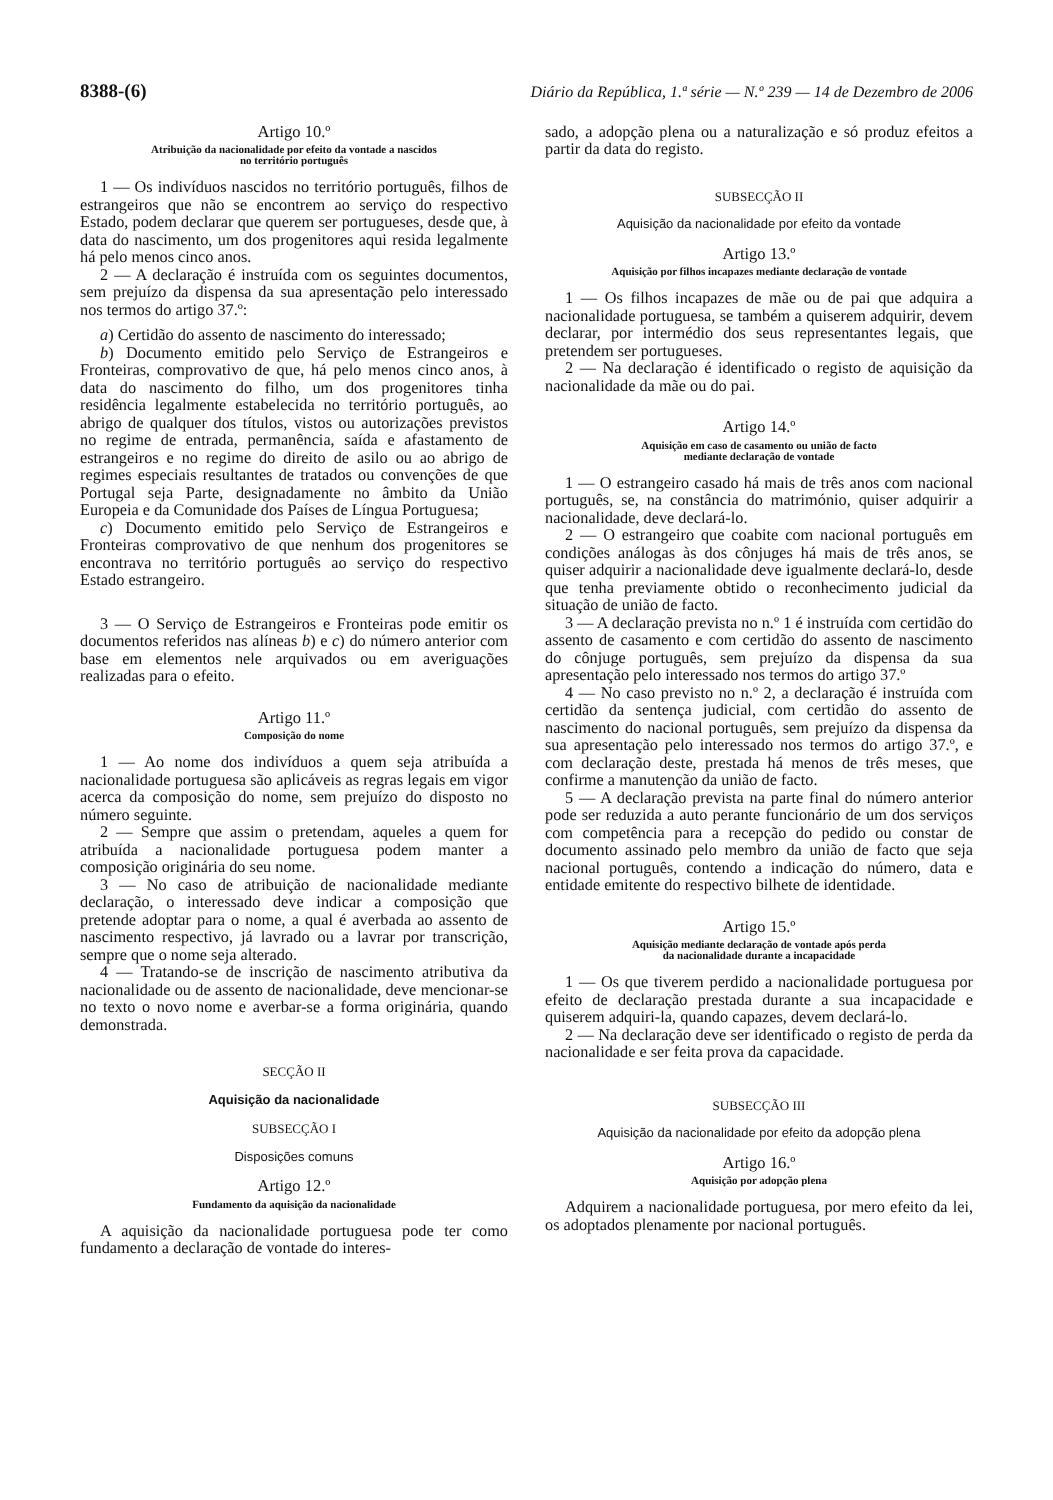8388-(6) Diário da República, 1.ª série — N.º 239 — 14 de Dezembro de 2006
Artigo 10.º
Atribuição da nacionalidade por efeito da vontade a nascidos
no território português
1 — Os indivíduos nascidos no território português, filhos de estrangeiros que não se encontrem ao serviço do respectivo Estado, podem declarar que querem ser portugueses, desde que, à data do nascimento, um dos progenitores aqui resida legalmente há pelo menos cinco anos.
2 — A declaração é instruída com os seguintes documentos, sem prejuízo da dispensa da sua apresentação pelo interessado nos termos do artigo 37.º:
a) Certidão do assento de nascimento do interessado;
b) Documento emitido pelo Serviço de Estrangeiros e Fronteiras, comprovativo de que, há pelo menos cinco anos, à data do nascimento do filho, um dos progenitores tinha residência legalmente estabelecida no território português, ao abrigo de qualquer dos títulos, vistos ou autorizações previstos no regime de entrada, permanência, saída e afastamento de estrangeiros e no regime do direito de asilo ou ao abrigo de regimes especiais resultantes de tratados ou convenções de que Portugal seja Parte, designadamente no âmbito da União Europeia e da Comunidade dos Países de Língua Portuguesa;
c) Documento emitido pelo Serviço de Estrangeiros e Fronteiras comprovativo de que nenhum dos progenitores se encontrava no território português ao serviço do respectivo Estado estrangeiro.
3 — O Serviço de Estrangeiros e Fronteiras pode emitir os documentos referidos nas alíneas b) e c) do número anterior com base em elementos nele arquivados ou em averiguações realizadas para o efeito.
Artigo 11.º
Composição do nome
1 — Ao nome dos indivíduos a quem seja atribuída a nacionalidade portuguesa são aplicáveis as regras legais em vigor acerca da composição do nome, sem prejuízo do disposto no número seguinte.
2 — Sempre que assim o pretendam, aqueles a quem for atribuída a nacionalidade portuguesa podem manter a composição originária do seu nome.
3 — No caso de atribuição de nacionalidade mediante declaração, o interessado deve indicar a composição que pretende adoptar para o nome, a qual é averbada ao assento de nascimento respectivo, já lavrado ou a lavrar por transcrição, sempre que o nome seja alterado.
4 — Tratando-se de inscrição de nascimento atributiva da nacionalidade ou de assento de nacionalidade, deve mencionar-se no texto o novo nome e averbar-se a forma originária, quando demonstrada.
SECÇÃO II
Aquisição da nacionalidade
SUBSECÇÃO I
Disposições comuns
Artigo 12.º
Fundamento da aquisição da nacionalidade
A aquisição da nacionalidade portuguesa pode ter como fundamento a declaração de vontade do interes-
sado, a adopção plena ou a naturalização e só produz efeitos a partir da data do registo.
SUBSECÇÃO II
Aquisição da nacionalidade por efeito da vontade
Artigo 13.º
Aquisição por filhos incapazes mediante declaração de vontade
1 — Os filhos incapazes de mãe ou de pai que adquira a nacionalidade portuguesa, se também a quiserem adquirir, devem declarar, por intermédio dos seus representantes legais, que pretendem ser portugueses.
2 — Na declaração é identificado o registo de aquisição da nacionalidade da mãe ou do pai.
Artigo 14.º
Aquisição em caso de casamento ou união de facto
mediante declaração de vontade
1 — O estrangeiro casado há mais de três anos com nacional português, se, na constância do matrimónio, quiser adquirir a nacionalidade, deve declará-lo.
2 — O estrangeiro que coabite com nacional português em condições análogas às dos cônjuges há mais de três anos, se quiser adquirir a nacionalidade deve igualmente declará-lo, desde que tenha previamente obtido o reconhecimento judicial da situação de união de facto.
3 — A declaração prevista no n.º 1 é instruída com certidão do assento de casamento e com certidão do assento de nascimento do cônjuge português, sem prejuízo da dispensa da sua apresentação pelo interessado nos termos do artigo 37.º
4 — No caso previsto no n.º 2, a declaração é instruída com certidão da sentença judicial, com certidão do assento de nascimento do nacional português, sem prejuízo da dispensa da sua apresentação pelo interessado nos termos do artigo 37.º, e com declaração deste, prestada há menos de três meses, que confirme a manutenção da união de facto.
5 — A declaração prevista na parte final do número anterior pode ser reduzida a auto perante funcionário de um dos serviços com competência para a recepção do pedido ou constar de documento assinado pelo membro da união de facto que seja nacional português, contendo a indicação do número, data e entidade emitente do respectivo bilhete de identidade.
Artigo 15.º
Aquisição mediante declaração de vontade após perda
da nacionalidade durante a incapacidade
1 — Os que tiverem perdido a nacionalidade portuguesa por efeito de declaração prestada durante a sua incapacidade e quiserem adquiri-la, quando capazes, devem declará-lo.
2 — Na declaração deve ser identificado o registo de perda da nacionalidade e ser feita prova da capacidade.
SUBSECÇÃO III
Aquisição da nacionalidade por efeito da adopção plena
Artigo 16.º
Aquisição por adopção plena
Adquirem a nacionalidade portuguesa, por mero efeito da lei, os adoptados plenamente por nacional português.